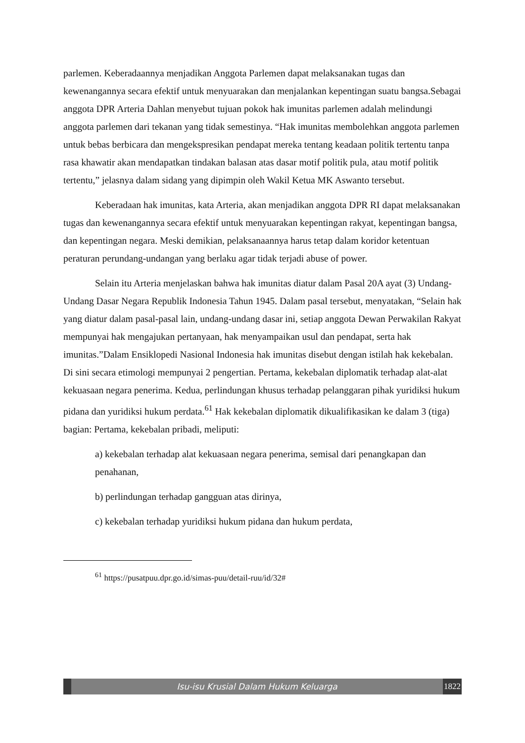parlemen. Keberadaannya menjadikan Anggota Parlemen dapat melaksanakan tugas dan kewenangannya secara efektif untuk menyuarakan dan menjalankan kepentingan suatu bangsa.Sebagai anggota DPR Arteria Dahlan menyebut tujuan pokok hak imunitas parlemen adalah melindungi anggota parlemen dari tekanan yang tidak semestinya. “Hak imunitas membolehkan anggota parlemen untuk bebas berbicara dan mengekspresikan pendapat mereka tentang keadaan politik tertentu tanpa rasa khawatir akan mendapatkan tindakan balasan atas dasar motif politik pula, atau motif politik tertentu,” jelasnya dalam sidang yang dipimpin oleh Wakil Ketua MK Aswanto tersebut.
Keberadaan hak imunitas, kata Arteria, akan menjadikan anggota DPR RI dapat melaksanakan tugas dan kewenangannya secara efektif untuk menyuarakan kepentingan rakyat, kepentingan bangsa, dan kepentingan negara. Meski demikian, pelaksanaannya harus tetap dalam koridor ketentuan peraturan perundang-undangan yang berlaku agar tidak terjadi abuse of power.
Selain itu Arteria menjelaskan bahwa hak imunitas diatur dalam Pasal 20A ayat (3) Undang-Undang Dasar Negara Republik Indonesia Tahun 1945. Dalam pasal tersebut, menyatakan, “Selain hak yang diatur dalam pasal-pasal lain, undang-undang dasar ini, setiap anggota Dewan Perwakilan Rakyat mempunyai hak mengajukan pertanyaan, hak menyampaikan usul dan pendapat, serta hak imunitas.”Dalam Ensiklopedi Nasional Indonesia hak imunitas disebut dengan istilah hak kekebalan. Di sini secara etimologi mempunyai 2 pengertian. Pertama, kekebalan diplomatik terhadap alat-alat kekuasaan negara penerima. Kedua, perlindungan khusus terhadap pelanggaran pihak yuridiksi hukum pidana dan yuridiksi hukum perdata.<sup>61</sup> Hak kekebalan diplomatik dikualifikasikan ke dalam 3 (tiga) bagian: Pertama, kekebalan pribadi, meliputi:
a) kekebalan terhadap alat kekuasaan negara penerima, semisal dari penangkapan dan penahanan,
b) perlindungan terhadap gangguan atas dirinya,
c) kekebalan terhadap yuridiksi hukum pidana dan hukum perdata,
<sup>61</sup> https://pusatpuu.dpr.go.id/simas-puu/detail-ruu/id/32#
Isu-isu Krusial Dalam Hukum Keluarga
1822